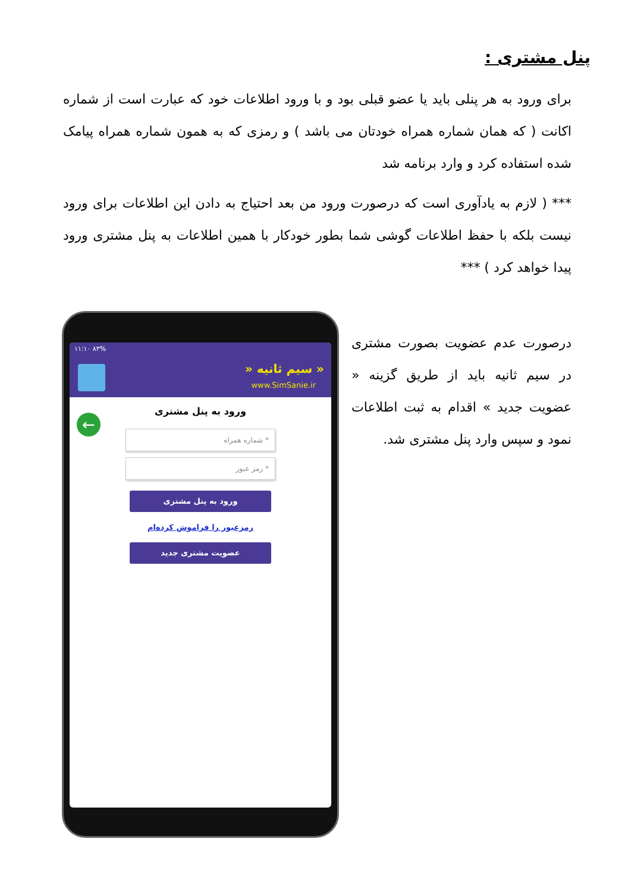پنل مشتری :
برای ورود به هر پنلی باید یا عضو قبلی بود و با ورود اطلاعات خود که عبارت است از شماره اکانت ( که همان شماره همراه خودتان می باشد ) و رمزی که به همون شماره همراه پیامک شده استفاده کرد و وارد برنامه شد
*** ( لازم به یادآوری است که درصورت ورود من بعد احتیاج به دادن این اطلاعات برای ورود نیست بلکه با حفظ اطلاعات گوشی شما بطور خودکار با همین اطلاعات به پنل مشتری ورود پیدا خواهد کرد ) ***
درصورت عدم عضویت بصورت مشتری در سیم ثانیه باید از طریق گزینه « عضویت جدید » اقدام به ثبت اطلاعات نمود و سپس وارد پنل مشتری شد.
۱۱:۱۰ ۸۳%
« سیم ثانیه «
www.SimSanie.ir
←
ورود به پنل مشتری
* شماره همراه
* رمز عبور
ورود به پنل مشتری
رمزعبور را فراموش کرده‌ام
عضویت مشتری جدید